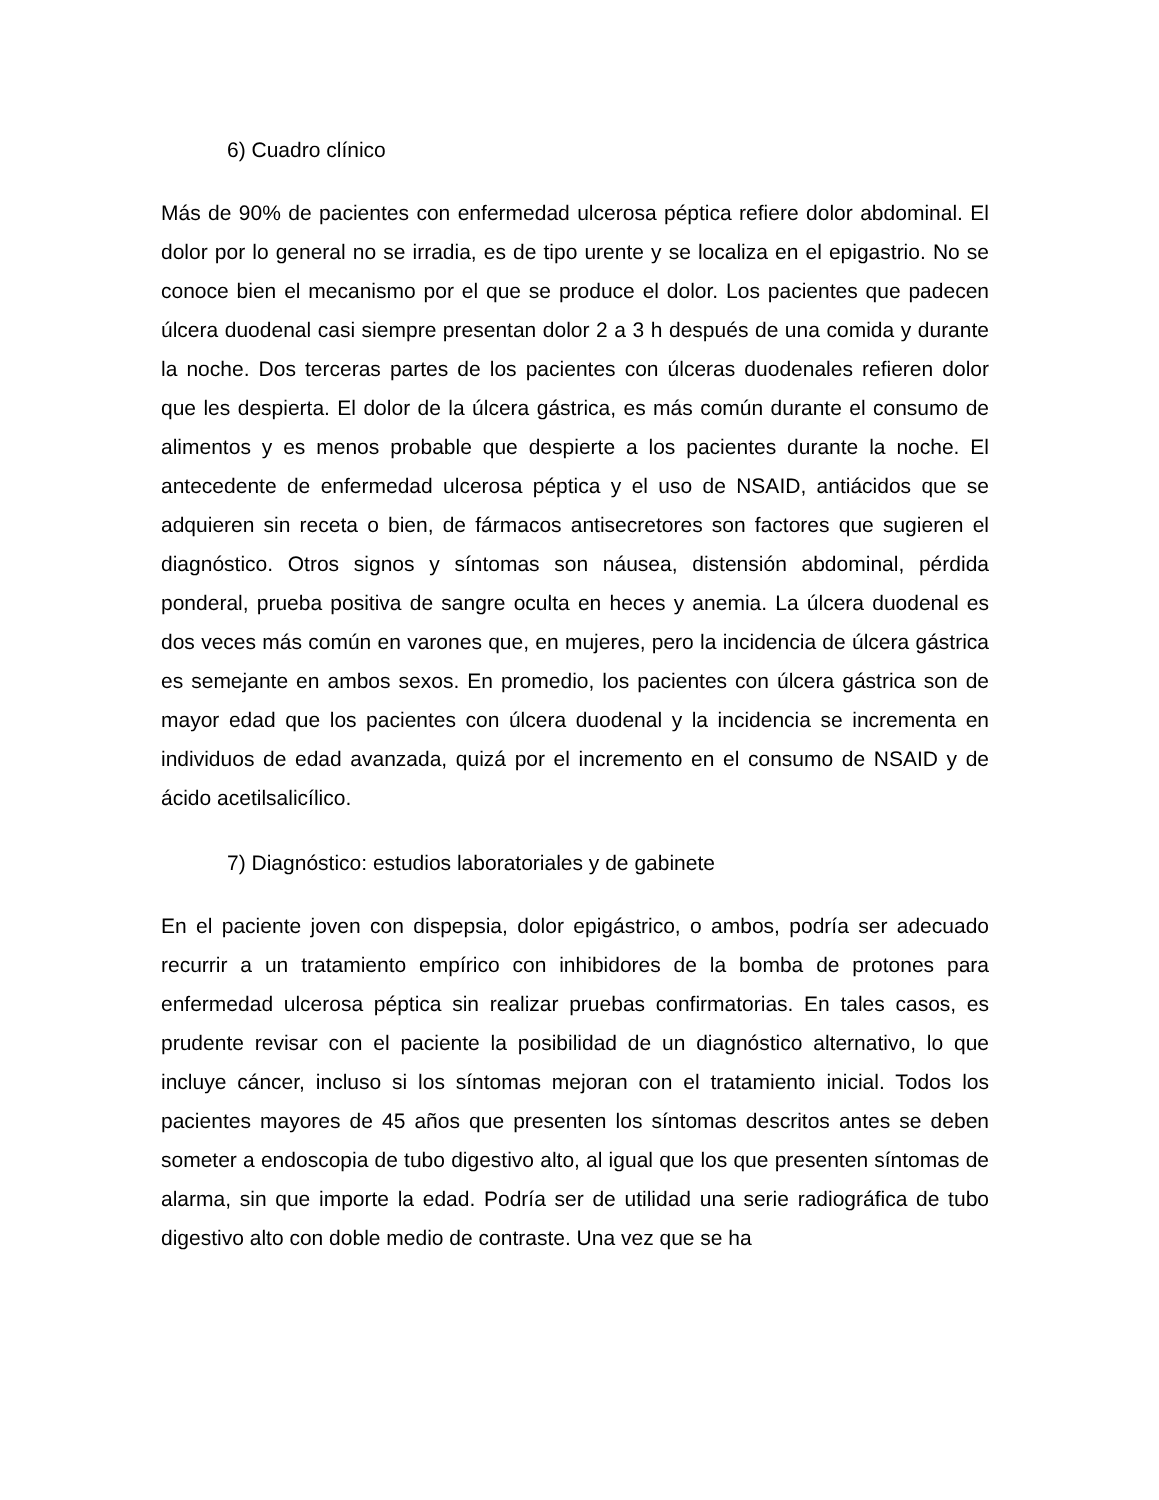6) Cuadro clínico
Más de 90% de pacientes con enfermedad ulcerosa péptica refiere dolor abdominal. El dolor por lo general no se irradia, es de tipo urente y se localiza en el epigastrio. No se conoce bien el mecanismo por el que se produce el dolor. Los pacientes que padecen úlcera duodenal casi siempre presentan dolor 2 a 3 h después de una comida y durante la noche. Dos terceras partes de los pacientes con úlceras duodenales refieren dolor que les despierta. El dolor de la úlcera gástrica, es más común durante el consumo de alimentos y es menos probable que despierte a los pacientes durante la noche. El antecedente de enfermedad ulcerosa péptica y el uso de NSAID, antiácidos que se adquieren sin receta o bien, de fármacos antisecretores son factores que sugieren el diagnóstico. Otros signos y síntomas son náusea, distensión abdominal, pérdida ponderal, prueba positiva de sangre oculta en heces y anemia. La úlcera duodenal es dos veces más común en varones que, en mujeres, pero la incidencia de úlcera gástrica es semejante en ambos sexos. En promedio, los pacientes con úlcera gástrica son de mayor edad que los pacientes con úlcera duodenal y la incidencia se incrementa en individuos de edad avanzada, quizá por el incremento en el consumo de NSAID y de ácido acetilsalicílico.
7) Diagnóstico: estudios laboratoriales y de gabinete
En el paciente joven con dispepsia, dolor epigástrico, o ambos, podría ser adecuado recurrir a un tratamiento empírico con inhibidores de la bomba de protones para enfermedad ulcerosa péptica sin realizar pruebas confirmatorias. En tales casos, es prudente revisar con el paciente la posibilidad de un diagnóstico alternativo, lo que incluye cáncer, incluso si los síntomas mejoran con el tratamiento inicial. Todos los pacientes mayores de 45 años que presenten los síntomas descritos antes se deben someter a endoscopia de tubo digestivo alto, al igual que los que presenten síntomas de alarma, sin que importe la edad. Podría ser de utilidad una serie radiográfica de tubo digestivo alto con doble medio de contraste. Una vez que se ha